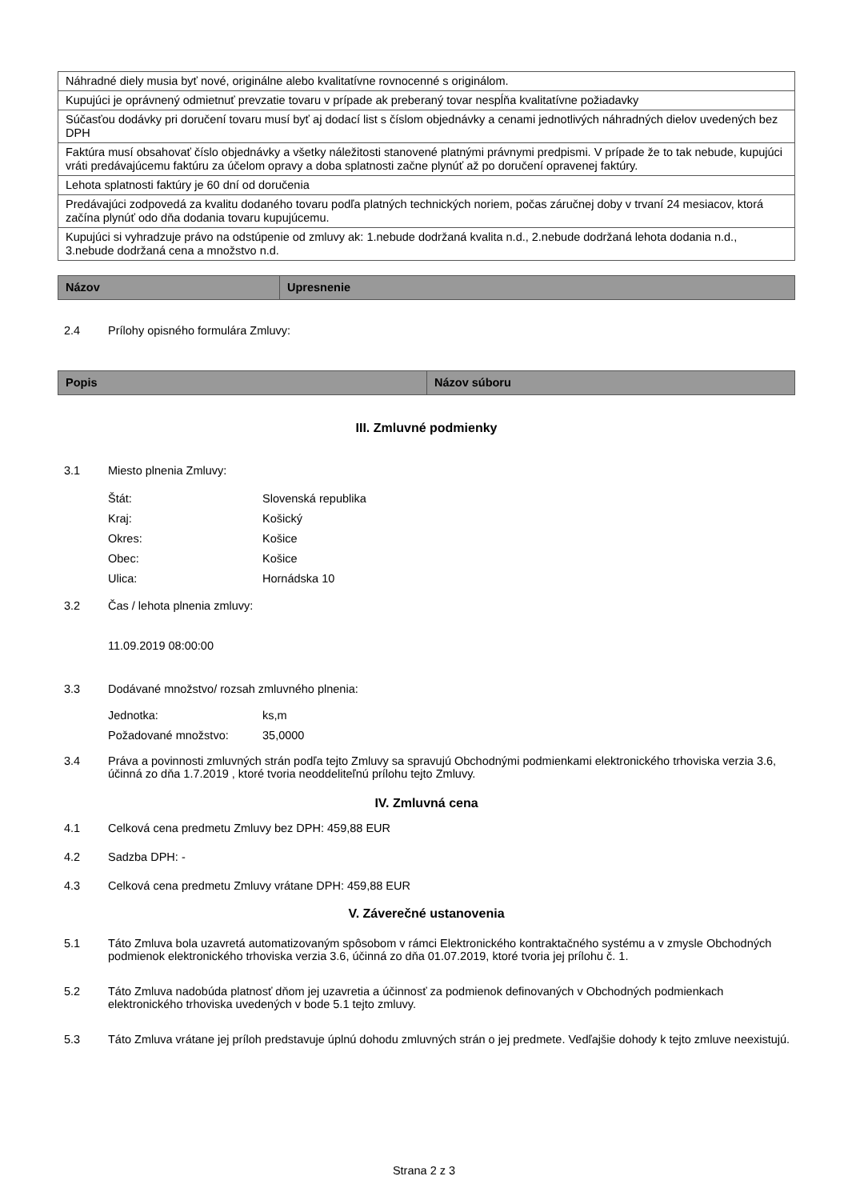| Náhradné diely musia byť nové, originálne alebo kvalitatívne rovnocenné s originálom. |
| Kupujúci je oprávnený odmietnuť prevzatie tovaru v prípade ak preberaný tovar nespĺňa kvalitatívne požiadavky |
| Súčasťou dodávky pri doručení tovaru musí byť aj dodací list s číslom objednávky a cenami jednotlivých náhradných dielov uvedených bez DPH |
| Faktúra musí obsahovať číslo objednávky a všetky náležitosti stanovené platnými právnymi predpismi. V prípade že to tak nebude, kupujúci vráti predávajúcemu faktúru za účelom opravy a doba splatnosti začne plynúť až po doručení opravenej faktúry. |
| Lehota splatnosti faktúry je 60 dní od doručenia |
| Predávajúci zodpovedá za kvalitu dodaného tovaru podľa platných technických noriem, počas záručnej doby v trvaní 24 mesiacov, ktorá začína plynúť odo dňa dodania tovaru kupujúcemu. |
| Kupujúci si vyhradzuje právo na odstúpenie od zmluvy ak: 1.nebude dodržaná kvalita n.d., 2.nebude dodržaná lehota dodania n.d., 3.nebude dodržaná cena a množstvo n.d. |
| Názov | Upresnenie |
| --- | --- |
2.4 Prílohy opisného formulára Zmluvy:
| Popis | Názov súboru |
| --- | --- |
III. Zmluvné podmienky
3.1 Miesto plnenia Zmluvy:
Štát: Slovenská republika
Kraj: Košický
Okres: Košice
Obec: Košice
Ulica: Hornádska 10
3.2 Čas / lehota plnenia zmluvy:
11.09.2019 08:00:00
3.3 Dodávané množstvo/ rozsah zmluvného plnenia:
Jednotka: ks,m
Požadované množstvo: 35,0000
3.4 Práva a povinnosti zmluvných strán podľa tejto Zmluvy sa spravujú Obchodnými podmienkami elektronického trhoviska verzia 3.6, účinná zo dňa 1.7.2019 , ktoré tvoria neoddeliteľnú prílohu tejto Zmluvy.
IV. Zmluvná cena
4.1 Celková cena predmetu Zmluvy bez DPH: 459,88 EUR
4.2 Sadzba DPH: -
4.3 Celková cena predmetu Zmluvy vrátane DPH: 459,88 EUR
V. Záverečné ustanovenia
5.1 Táto Zmluva bola uzavretá automatizovaným spôsobom v rámci Elektronického kontraktačného systému a v zmysle Obchodných podmienok elektronického trhoviska verzia 3.6, účinná zo dňa 01.07.2019, ktoré tvoria jej prílohu č. 1.
5.2 Táto Zmluva nadobúda platnosť dňom jej uzavretia a účinnosť za podmienok definovaných v Obchodných podmienkach elektronického trhoviska uvedených v bode 5.1 tejto zmluvy.
5.3 Táto Zmluva vrátane jej príloh predstavuje úplnú dohodu zmluvných strán o jej predmete. Vedľajšie dohody k tejto zmluve neexistujú.
Strana 2 z 3